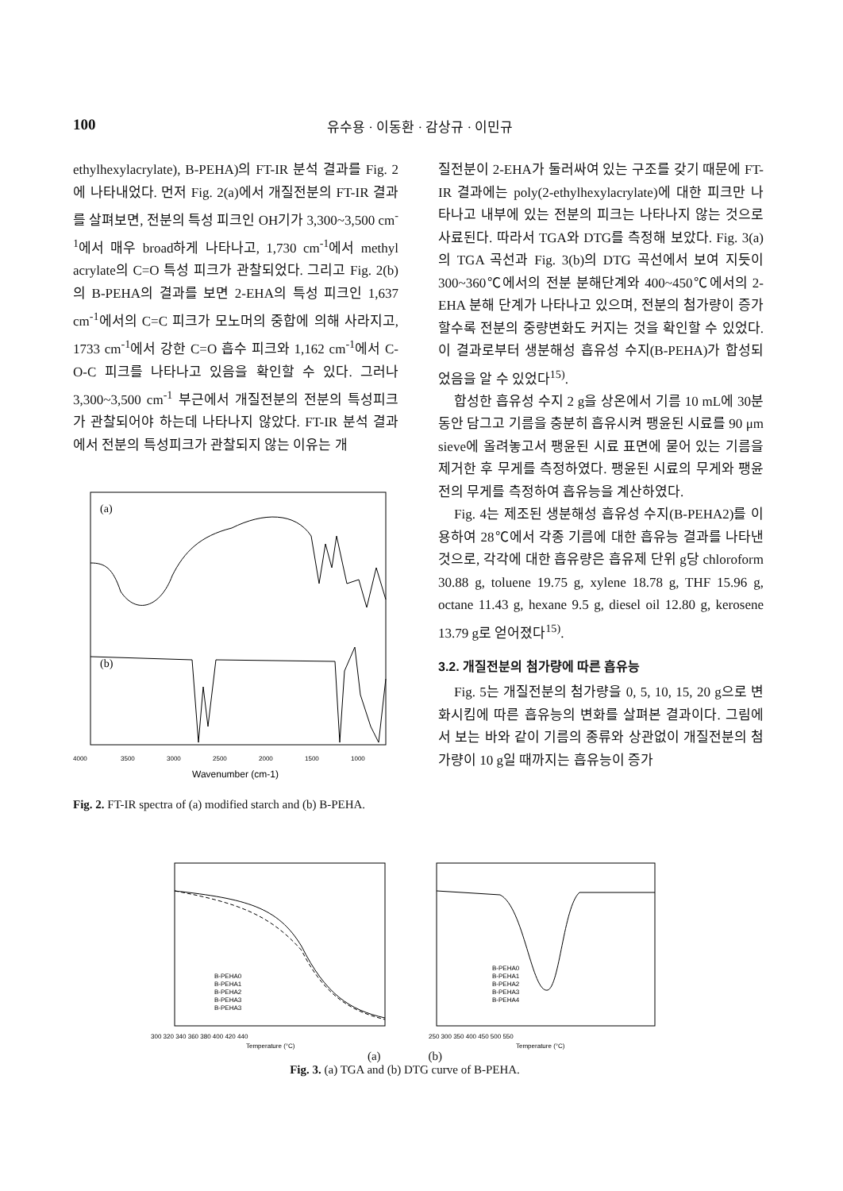100 유수용 · 이동환 · 감상규 · 이민규
ethylhexylacrylate), B-PEHA)의 FT-IR 분석 결과를 Fig. 2에 나타내었다. 먼저 Fig. 2(a)에서 개질전분의 FT-IR 결과를 살펴보면, 전분의 특성 피크인 OH기가 3,300~3,500 cm<sup>-1</sup>에서 매우 broad하게 나타나고, 1,730 cm<sup>-1</sup>에서 methyl acrylate의 C=O 특성 피크가 관찰되었다. 그리고 Fig. 2(b)의 B-PEHA의 결과를 보면 2-EHA의 특성 피크인 1,637 cm<sup>-1</sup>에서의 C=C 피크가 모노머의 중합에 의해 사라지고, 1733 cm<sup>-1</sup>에서 강한 C=O 흡수 피크와 1,162 cm<sup>-1</sup>에서 C-O-C 피크를 나타나고 있음을 확인할 수 있다. 그러나 3,300~3,500 cm<sup>-1</sup> 부근에서 개질전분의 전분의 특성피크가 관찰되어야 하는데 나타나지 않았다. FT-IR 분석 결과에서 전분의 특성피크가 관찰되지 않는 이유는 개
(a)
(b)
4000
3500
3000
2500
2000
1500
1000
Wavenumber (cm-1)
Fig. 2. FT-IR spectra of (a) modified starch and (b) B-PEHA.
질전분이 2-EHA가 둘러싸여 있는 구조를 갖기 때문에 FT-IR 결과에는 poly(2-ethylhexylacrylate)에 대한 피크만 나타나고 내부에 있는 전분의 피크는 나타나지 않는 것으로 사료된다. 따라서 TGA와 DTG를 측정해 보았다. Fig. 3(a)의 TGA 곡선과 Fig. 3(b)의 DTG 곡선에서 보여 지듯이 300~360℃에서의 전분 분해단계와 400~450℃에서의 2-EHA 분해 단계가 나타나고 있으며, 전분의 첨가량이 증가할수록 전분의 중량변화도 커지는 것을 확인할 수 있었다. 이 결과로부터 생분해성 흡유성 수지(B-PEHA)가 합성되었음을 알 수 있었다<sup>15)</sup>.
합성한 흡유성 수지 2 g을 상온에서 기름 10 mL에 30분 동안 담그고 기름을 충분히 흡유시켜 팽윤된 시료를 90 μm sieve에 올려놓고서 팽윤된 시료 표면에 묻어 있는 기름을 제거한 후 무게를 측정하였다. 팽윤된 시료의 무게와 팽윤 전의 무게를 측정하여 흡유능을 계산하였다.
Fig. 4는 제조된 생분해성 흡유성 수지(B-PEHA2)를 이용하여 28℃에서 각종 기름에 대한 흡유능 결과를 나타낸 것으로, 각각에 대한 흡유량은 흡유제 단위 g당 chloroform 30.88 g, toluene 19.75 g, xylene 18.78 g, THF 15.96 g, octane 11.43 g, hexane 9.5 g, diesel oil 12.80 g, kerosene 13.79 g로 얻어졌다<sup>15)</sup>.
3.2. 개질전분의 첨가량에 따른 흡유능
Fig. 5는 개질전분의 첨가량을 0, 5, 10, 15, 20 g으로 변화시킴에 따른 흡유능의 변화를 살펴본 결과이다. 그림에서 보는 바와 같이 기름의 종류와 상관없이 개질전분의 첨가량이 10 g일 때까지는 흡유능이 증가
300 320 340 360 380 400 420 440
Temperature (°C)
B-PEHA0
B-PEHA1
B-PEHA2
B-PEHA3
B-PEHA3
250 300 350 400 450 500 550
Temperature (°C)
B-PEHA0
B-PEHA1
B-PEHA2
B-PEHA3
B-PEHA4
(a) (b)
Fig. 3. (a) TGA and (b) DTG curve of B-PEHA.